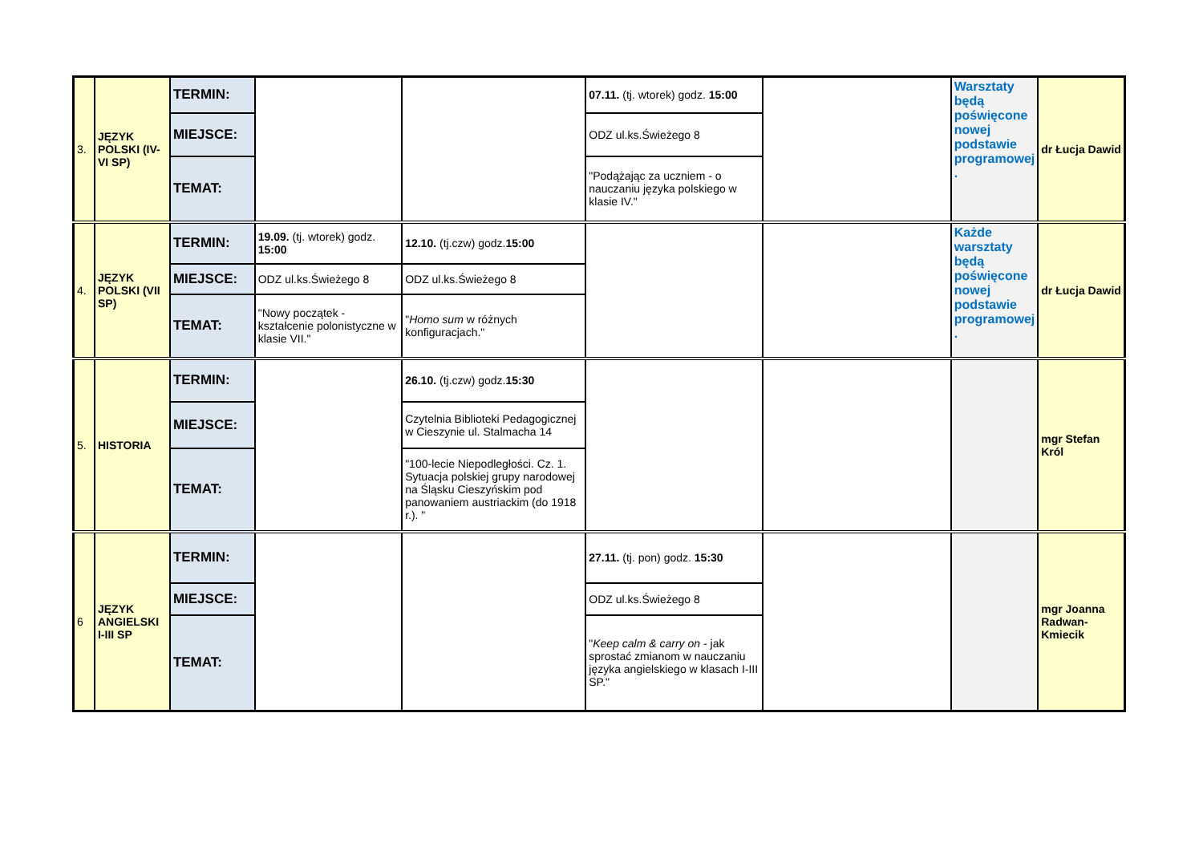| 3. | JĘZYK POLSKI (IV-VI SP) | TERMIN: | | | 07.11. (tj. wtorek) godz. 15:00 | | Warsztaty będą poświęcone nowej podstawie programowej . | dr Łucja Dawid |
| | | MIEJSCE: | | | ODZ ul.ks.Świeżego 8 | | | |
| | | TEMAT: | | | "Podążając za uczniem - o nauczaniu języka polskiego w klasie IV." | | | |
| 4. | JĘZYK POLSKI (VII SP) | TERMIN: | 19.09. (tj. wtorek) godz. 15:00 | 12.10. (tj.czw) godz. 15:00 | | | Każde warsztaty będą poświęcone nowej podstawie programowej . | dr Łucja Dawid |
| | | MIEJSCE: | ODZ ul.ks.Świeżego 8 | ODZ ul.ks.Świeżego 8 | | | | |
| | | TEMAT: | "Nowy początek - kształcenie polonistyczne w klasie VII." | " Homo sum w różnych konfiguracjach." | | | | |
| 5. | HISTORIA | TERMIN: | | 26.10. (tj.czw) godz. 15:30 | | | | mgr Stefan Król |
| | | MIEJSCE: | | Czytelnia Biblioteki Pedagogicznej w Cieszynie ul. Stalmacha 14 | | | | |
| | | TEMAT: | | "100-lecie Niepodległości. Cz. 1. Sytuacja polskiej grupy narodowej na Śląsku Cieszyńskim pod panowaniem austriackim (do 1918 r.). " | | | | |
| 6 | JĘZYK ANGIELSKI I-III SP | TERMIN: | | | 27.11. (tj. pon) godz. 15:30 | | | mgr Joanna Radwan-Kmiecik |
| | | MIEJSCE: | | | ODZ ul.ks.Świeżego 8 | | | |
| | | TEMAT: | | | " Keep calm & carry on - jak sprostać zmianom w nauczaniu języka angielskiego w klasach I-III SP." | | | |